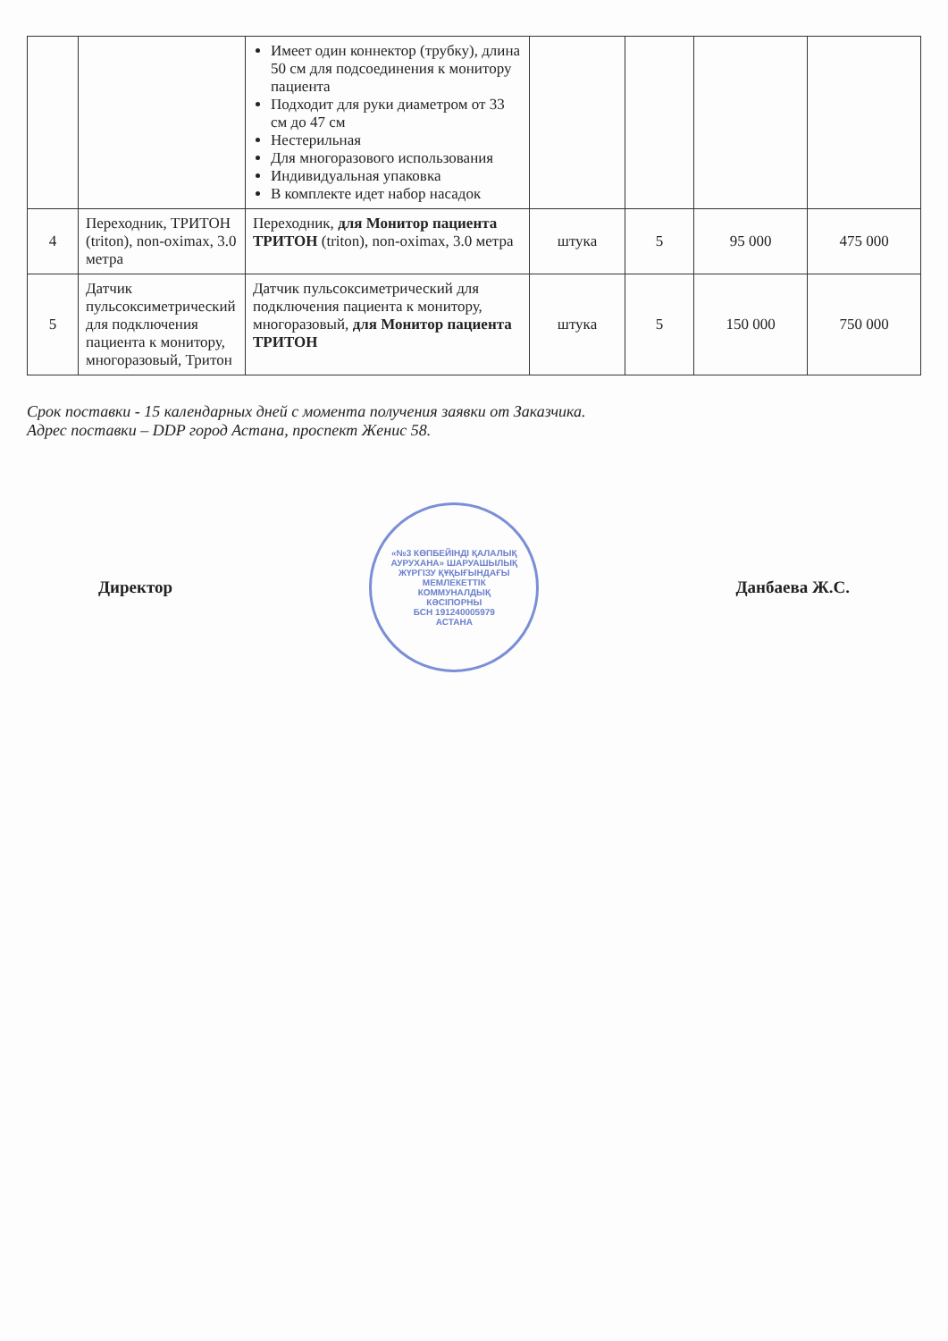| | | Имеет один коннектор (трубку), длина 50 см для подсоединения к монитору пациента Подходит для руки диаметром от 33 см до 47 см Нестерильная Для многоразового использования Индивидуальная упаковка В комплекте идет набор насадок | | | | |
| 4 | Переходник, ТРИТОН (triton), non-oximax, 3.0 метра | Переходник, для Монитор пациента ТРИТОН (triton), non-oximax, 3.0 метра | штука | 5 | 95 000 | 475 000 |
| 5 | Датчик пульсоксиметрический для подключения пациента к монитору, многоразовый, Тритон | Датчик пульсоксиметрический для подключения пациента к монитору, многоразовый, для Монитор пациента ТРИТОН | штука | 5 | 150 000 | 750 000 |
Срок поставки - 15 календарных дней с момента получения заявки от Заказчика.
Адрес поставки – DDP город Астана, проспект Женис 58.
Директор
«№3 КӨПБЕЙІНДІ ҚАЛАЛЫҚ АУРУХАНА» ШАРУАШЫЛЫҚ ЖҮРГІЗУ ҚҰҚЫҒЫНДАҒЫ МЕМЛЕКЕТТІК КОММУНАЛДЫҚ КӘСІПОРНЫ
БСН 191240005979
АСТАНА
Данбаева Ж.С.